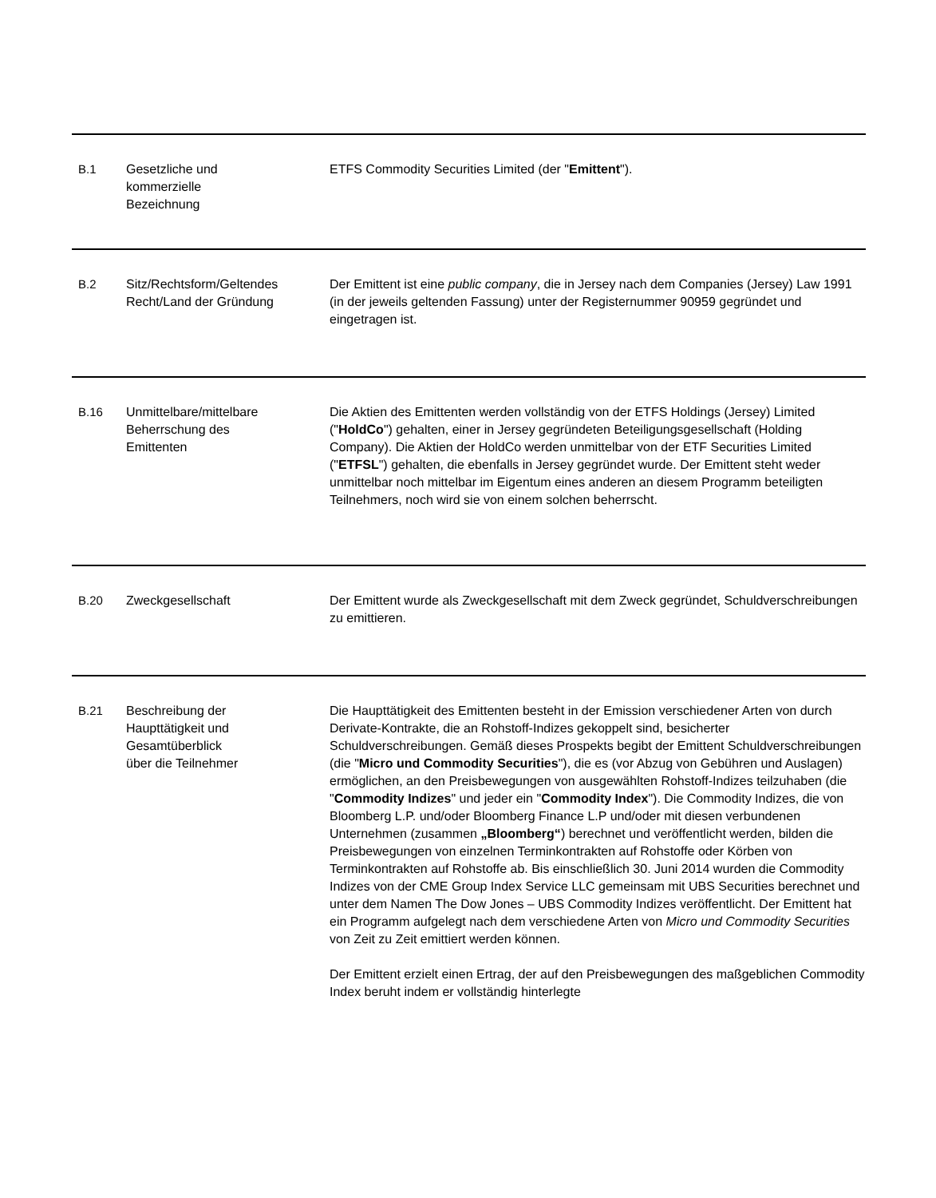| B.1 | Gesetzliche und kommerzielle Bezeichnung | ETFS Commodity Securities Limited (der " Emittent "). |
| B.2 | Sitz/Rechtsform/Geltendes Recht/Land der Gründung | Der Emittent ist eine public company , die in Jersey nach dem Companies (Jersey) Law 1991 (in der jeweils geltenden Fassung) unter der Registernummer 90959 gegründet und eingetragen ist. |
| B.16 | Unmittelbare/mittelbare Beherrschung des Emittenten | Die Aktien des Emittenten werden vollständig von der ETFS Holdings (Jersey) Limited (" HoldCo ") gehalten, einer in Jersey gegründeten Beteiligungsgesellschaft (Holding Company). Die Aktien der HoldCo werden unmittelbar von der ETF Securities Limited (" ETFSL ") gehalten, die ebenfalls in Jersey gegründet wurde. Der Emittent steht weder unmittelbar noch mittelbar im Eigentum eines anderen an diesem Programm beteiligten Teilnehmers, noch wird sie von einem solchen beherrscht. |
| B.20 | Zweckgesellschaft | Der Emittent wurde als Zweckgesellschaft mit dem Zweck gegründet, Schuldverschreibungen zu emittieren. |
| B.21 | Beschreibung der Haupttätigkeit und Gesamtüberblick über die Teilnehmer | Die Haupttätigkeit des Emittenten besteht in der Emission verschiedener Arten von durch Derivate-Kontrakte, die an Rohstoff-Indizes gekoppelt sind, besicherter Schuldverschreibungen. Gemäß dieses Prospekts begibt der Emittent Schuldverschreibungen (die " Micro und Commodity Securities "), die es (vor Abzug von Gebühren und Auslagen) ermöglichen, an den Preisbewegungen von ausgewählten Rohstoff-Indizes teilzuhaben (die " Commodity Indizes " und jeder ein " Commodity Index "). Die Commodity Indizes, die von Bloomberg L.P. und/oder Bloomberg Finance L.P und/oder mit diesen verbundenen Unternehmen (zusammen „Bloomberg“ ) berechnet und veröffentlicht werden, bilden die Preisbewegungen von einzelnen Terminkontrakten auf Rohstoffe oder Körben von Terminkontrakten auf Rohstoffe ab. Bis einschließlich 30. Juni 2014 wurden die Commodity Indizes von der CME Group Index Service LLC gemeinsam mit UBS Securities berechnet und unter dem Namen The Dow Jones – UBS Commodity Indizes veröffentlicht. Der Emittent hat ein Programm aufgelegt nach dem verschiedene Arten von Micro und Commodity Securities von Zeit zu Zeit emittiert werden können. Der Emittent erzielt einen Ertrag, der auf den Preisbewegungen des maßgeblichen Commodity Index beruht indem er vollständig hinterlegte |